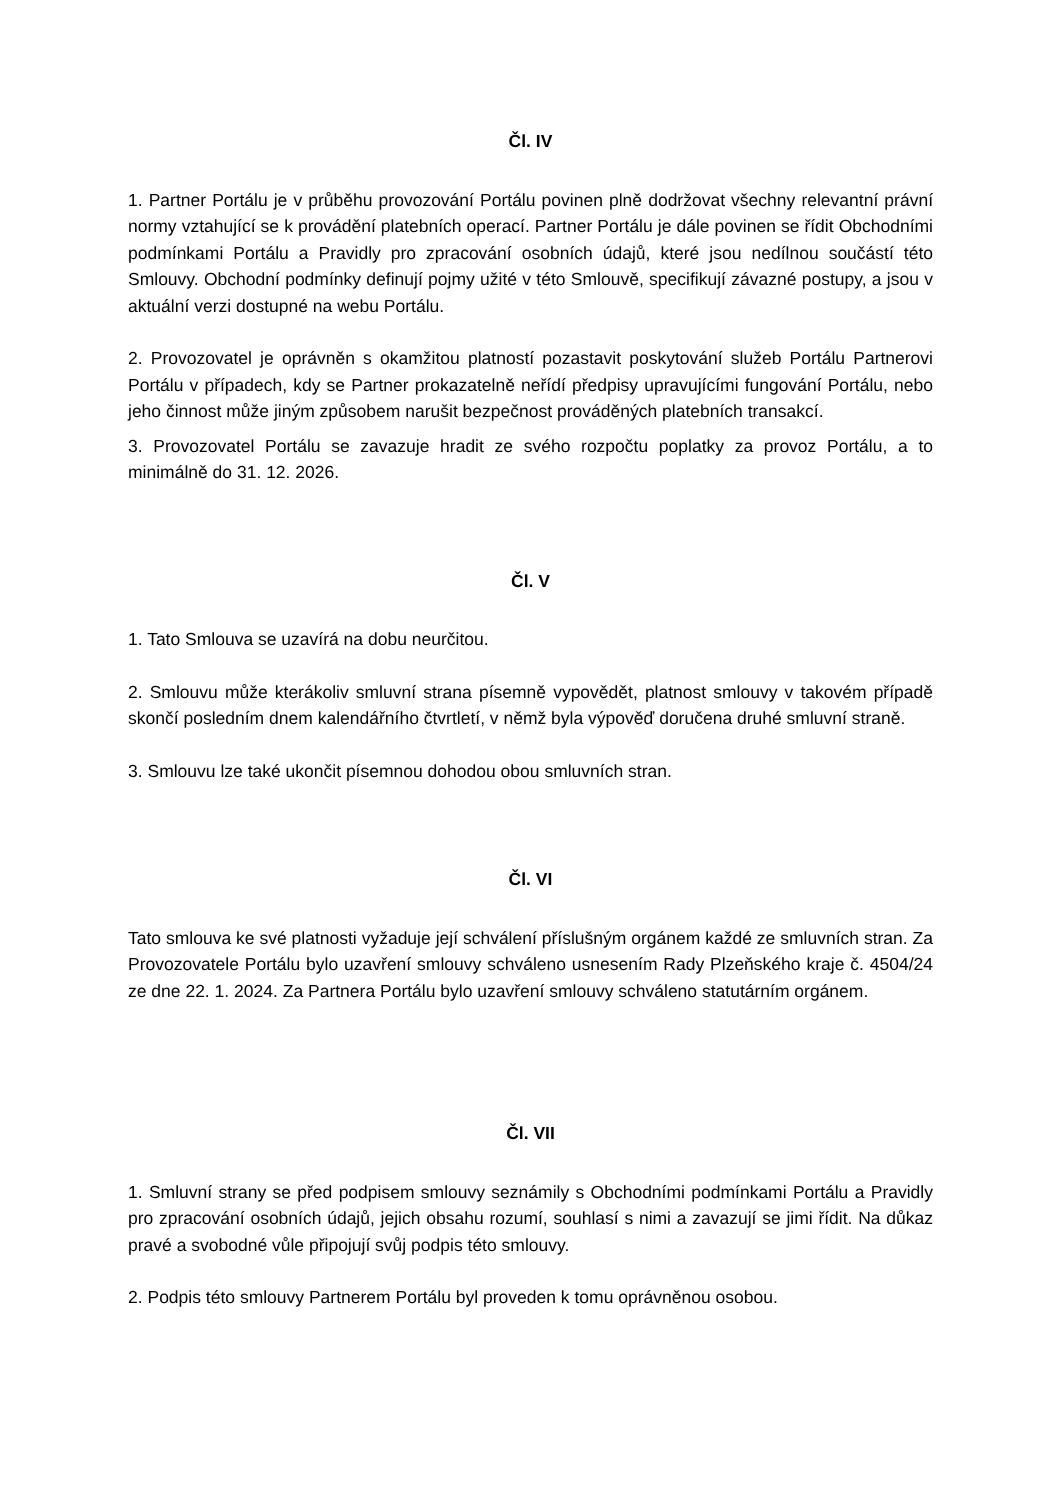Čl. IV
1. Partner Portálu je v průběhu provozování Portálu povinen plně dodržovat všechny relevantní právní normy vztahující se k provádění platebních operací. Partner Portálu je dále povinen se řídit Obchodními podmínkami Portálu a Pravidly pro zpracování osobních údajů, které jsou nedílnou součástí této Smlouvy. Obchodní podmínky definují pojmy užité v této Smlouvě, specifikují závazné postupy, a jsou v aktuální verzi dostupné na webu Portálu.
2. Provozovatel je oprávněn s okamžitou platností pozastavit poskytování služeb Portálu Partnerovi Portálu v případech, kdy se Partner prokazatelně neřídí předpisy upravujícími fungování Portálu, nebo jeho činnost může jiným způsobem narušit bezpečnost prováděných platebních transakcí.
3. Provozovatel Portálu se zavazuje hradit ze svého rozpočtu poplatky za provoz Portálu, a to minimálně do 31. 12. 2026.
Čl. V
1. Tato Smlouva se uzavírá na dobu neurčitou.
2. Smlouvu může kterákoliv smluvní strana písemně vypovědět, platnost smlouvy v takovém případě skončí posledním dnem kalendářního čtvrtletí, v němž byla výpověď doručena druhé smluvní straně.
3. Smlouvu lze také ukončit písemnou dohodou obou smluvních stran.
Čl. VI
Tato smlouva ke své platnosti vyžaduje její schválení příslušným orgánem každé ze smluvních stran. Za Provozovatele Portálu bylo uzavření smlouvy schváleno usnesením Rady Plzeňského kraje č. 4504/24 ze dne 22. 1. 2024. Za Partnera Portálu bylo uzavření smlouvy schváleno statutárním orgánem.
Čl. VII
1. Smluvní strany se před podpisem smlouvy seznámily s Obchodními podmínkami Portálu a Pravidly pro zpracování osobních údajů, jejich obsahu rozumí, souhlasí s nimi a zavazují se jimi řídit. Na důkaz pravé a svobodné vůle připojují svůj podpis této smlouvy.
2. Podpis této smlouvy Partnerem Portálu byl proveden k tomu oprávněnou osobou.